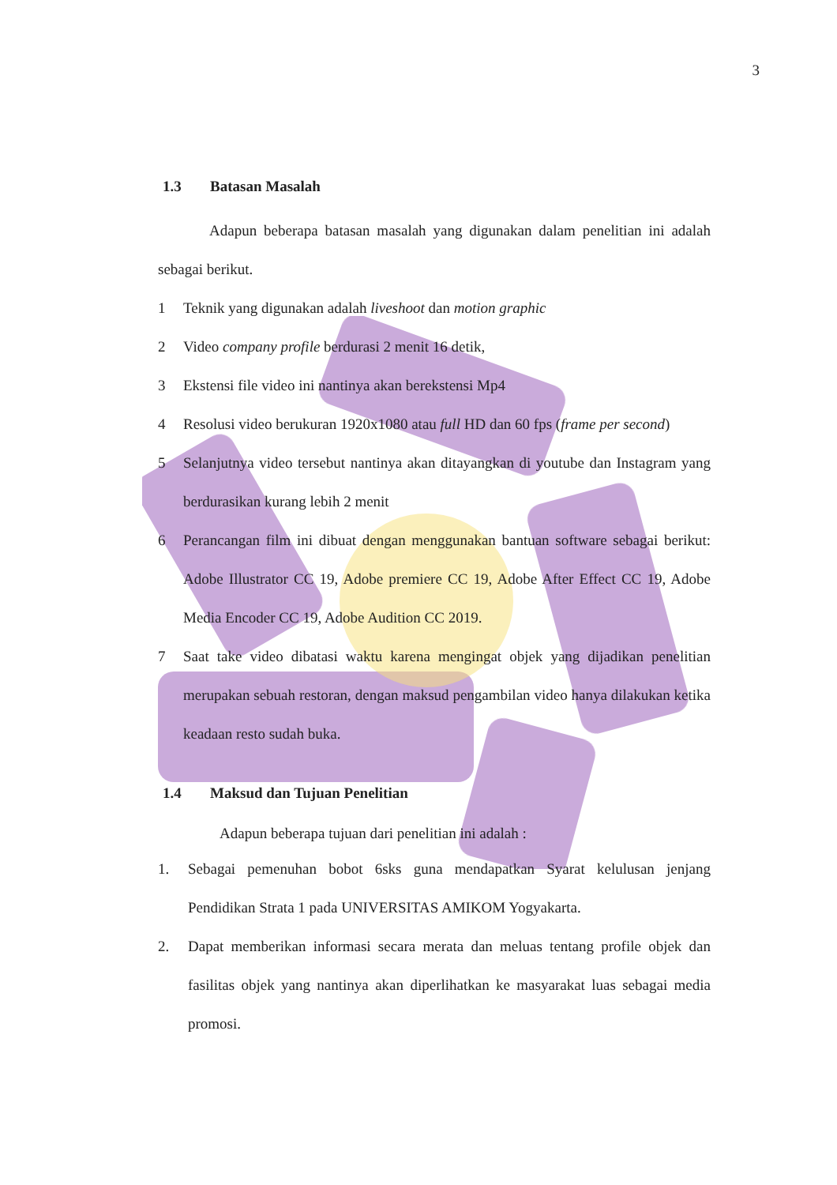3
1.3 Batasan Masalah
Adapun beberapa batasan masalah yang digunakan dalam penelitian ini adalah sebagai berikut.
1 Teknik yang digunakan adalah liveshoot dan motion graphic
2 Video company profile berdurasi 2 menit 16 detik,
3 Ekstensi file video ini nantinya akan berekstensi Mp4
4 Resolusi video berukuran 1920x1080 atau full HD dan 60 fps (frame per second)
5 Selanjutnya video tersebut nantinya akan ditayangkan di youtube dan Instagram yang berdurasikan kurang lebih 2 menit
6 Perancangan film ini dibuat dengan menggunakan bantuan software sebagai berikut: Adobe Illustrator CC 19, Adobe premiere CC 19, Adobe After Effect CC 19, Adobe Media Encoder CC 19, Adobe Audition CC 2019.
7 Saat take video dibatasi waktu karena mengingat objek yang dijadikan penelitian merupakan sebuah restoran, dengan maksud pengambilan video hanya dilakukan ketika keadaan resto sudah buka.
1.4 Maksud dan Tujuan Penelitian
Adapun beberapa tujuan dari penelitian ini adalah :
1. Sebagai pemenuhan bobot 6sks guna mendapatkan Syarat kelulusan jenjang Pendidikan Strata 1 pada UNIVERSITAS AMIKOM Yogyakarta.
2. Dapat memberikan informasi secara merata dan meluas tentang profile objek dan fasilitas objek yang nantinya akan diperlihatkan ke masyarakat luas sebagai media promosi.